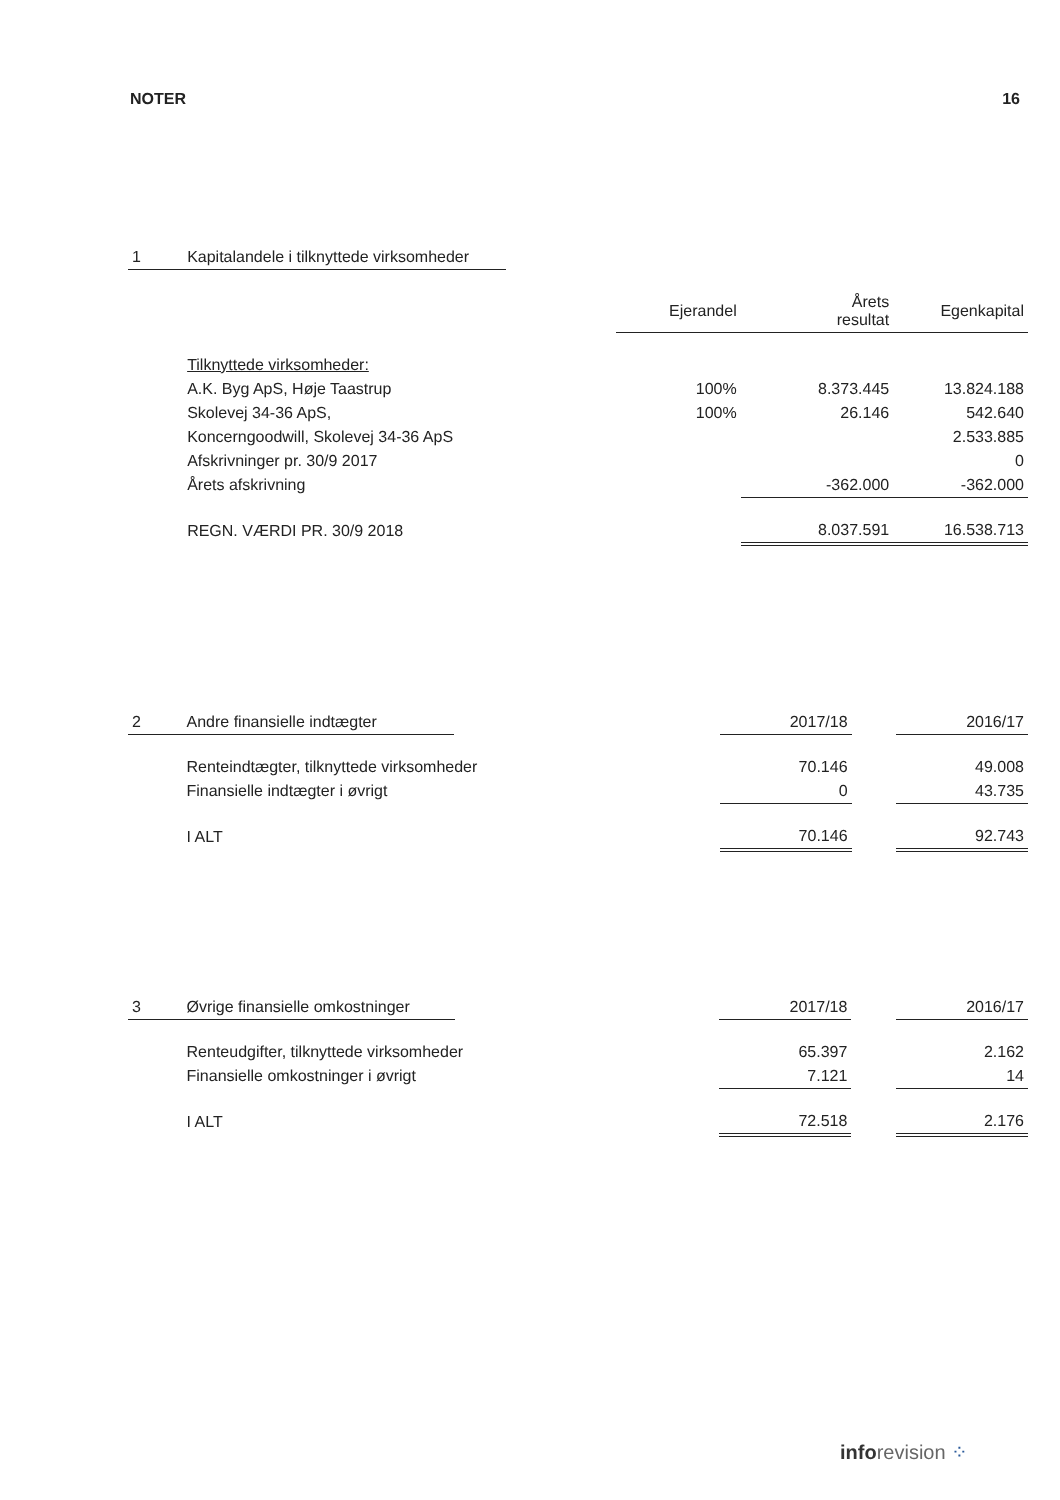NOTER 16
| 1 | Kapitalandele i tilknyttede virksomheder | | | | |
| | | | Ejerandel | Årets resultat | Egenkapital |
| | Tilknyttede virksomheder: | | | | |
| | A.K. Byg ApS, Høje Taastrup | | 100% | 8.373.445 | 13.824.188 |
| | Skolevej 34-36 ApS, | | 100% | 26.146 | 542.640 |
| | Koncerngoodwill, Skolevej 34-36 ApS | | | | 2.533.885 |
| | Afskrivninger pr. 30/9 2017 | | | | 0 |
| | Årets afskrivning | | | -362.000 | -362.000 |
| | REGN. VÆRDI PR. 30/9 2018 | | | 8.037.591 | 16.538.713 |
| 2 | Andre finansielle indtægter | | 2017/18 | | 2016/17 |
| | Renteindtægter, tilknyttede virksomheder | | 70.146 | | 49.008 |
| | Finansielle indtægter i øvrigt | | 0 | | 43.735 |
| | I ALT | | 70.146 | | 92.743 |
| 3 | Øvrige finansielle omkostninger | | 2017/18 | | 2016/17 |
| | Renteudgifter, tilknyttede virksomheder | | 65.397 | | 2.162 |
| | Finansielle omkostninger i øvrigt | | 7.121 | | 14 |
| | I ALT | | 72.518 | | 2.176 |
info revision ⁘